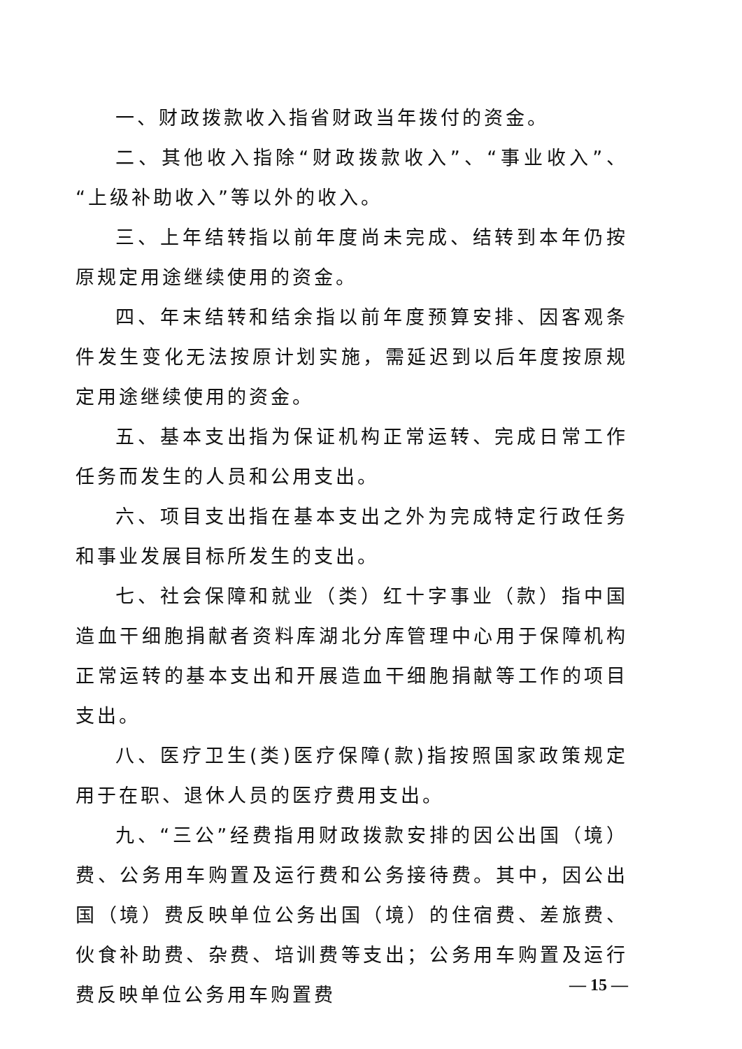一、财政拨款收入指省财政当年拨付的资金。
二、其他收入指除“财政拨款收入”、“事业收入”、“上级补助收入”等以外的收入。
三、上年结转指以前年度尚未完成、结转到本年仍按原规定用途继续使用的资金。
四、年末结转和结余指以前年度预算安排、因客观条件发生变化无法按原计划实施，需延迟到以后年度按原规定用途继续使用的资金。
五、基本支出指为保证机构正常运转、完成日常工作任务而发生的人员和公用支出。
六、项目支出指在基本支出之外为完成特定行政任务和事业发展目标所发生的支出。
七、社会保障和就业（类）红十字事业（款）指中国造血干细胞捐献者资料库湖北分库管理中心用于保障机构正常运转的基本支出和开展造血干细胞捐献等工作的项目支出。
八、医疗卫生(类)医疗保障(款)指按照国家政策规定用于在职、退休人员的医疗费用支出。
九、“三公”经费指用财政拨款安排的因公出国（境）费、公务用车购置及运行费和公务接待费。其中，因公出国（境）费反映单位公务出国（境）的住宿费、差旅费、伙食补助费、杂费、培训费等支出；公务用车购置及运行费反映单位公务用车购置费
— 15 —